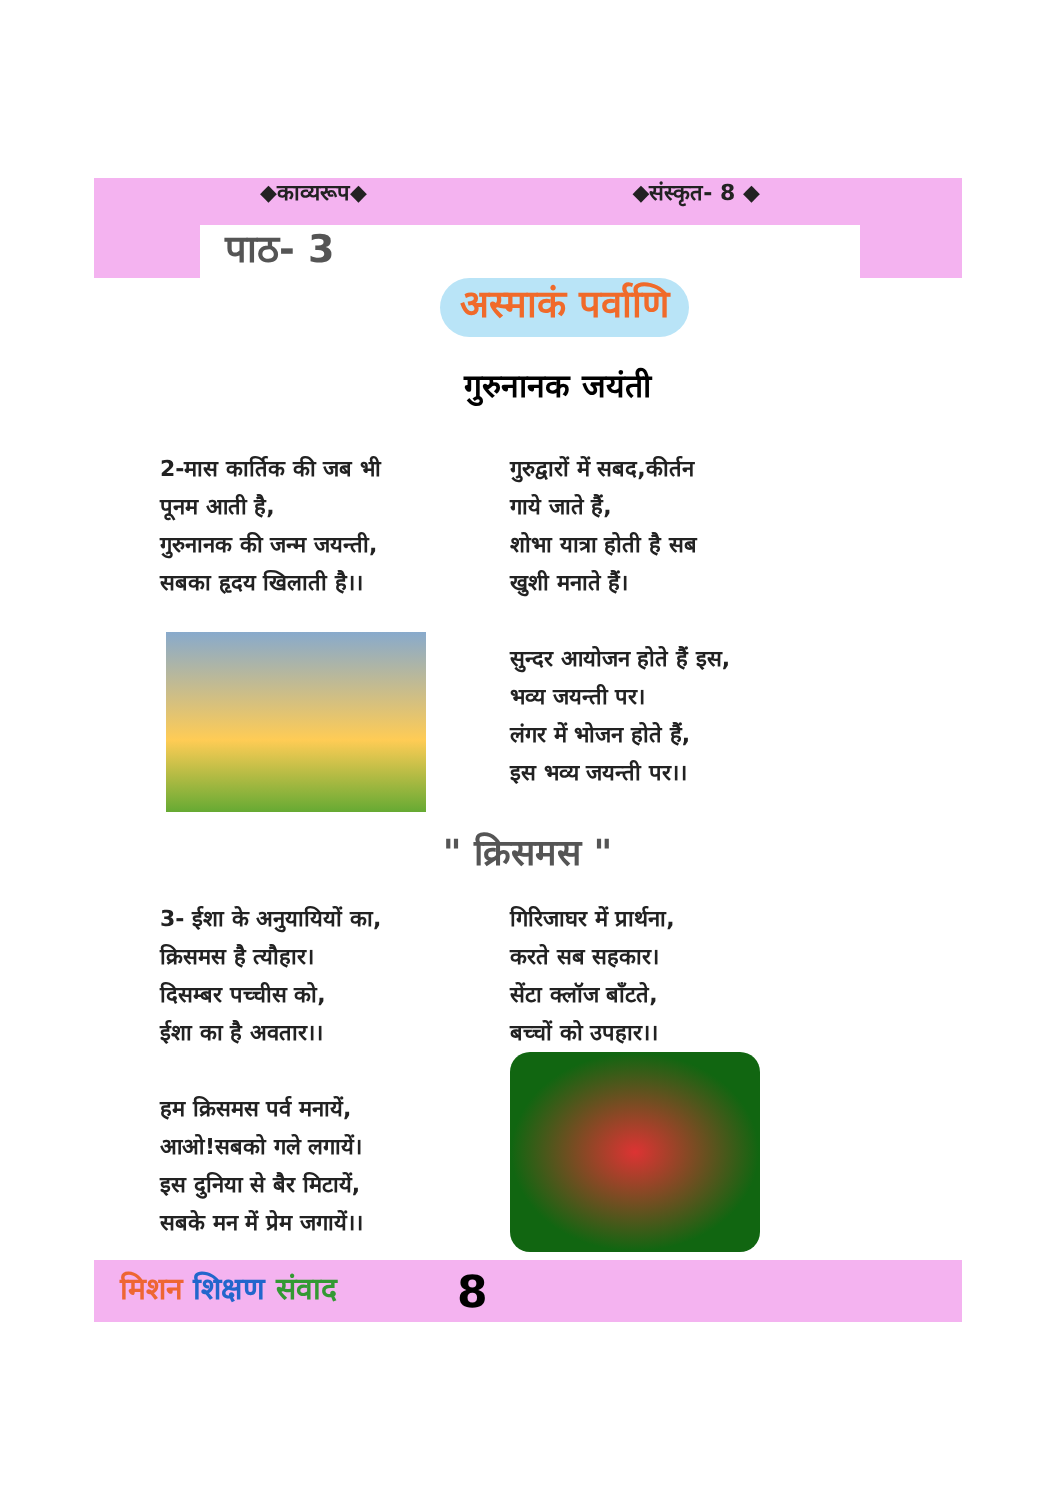◆काव्यरूप◆ ◆संस्कृत- 8 ◆
पाठ- 3
अस्माकं पर्वाणि
गुरुनानक जयंती
2-मास कार्तिक की जब भी
पूनम आती है,
गुरुनानक की जन्म जयन्ती,
सबका हृदय खिलाती है।।
गुरुद्वारों में सबद,कीर्तन
गाये जाते हैं,
शोभा यात्रा होती है सब
खुशी मनाते हैं।
सुन्दर आयोजन होते हैं इस,
भव्य जयन्ती पर।
लंगर में भोजन होते हैं,
इस भव्य जयन्ती पर।।
" क्रिसमस "
3- ईशा के अनुयायियों का,
क्रिसमस है त्यौहार।
दिसम्बर पच्चीस को,
ईशा का है अवतार।।
हम क्रिसमस पर्व मनायें,
आओ!सबको गले लगायें।
इस दुनिया से बैर मिटायें,
सबके मन में प्रेम जगायें।।
गिरिजाघर में प्रार्थना,
करते सब सहकार।
सेंटा क्लॉज बाँटते,
बच्चों को उपहार।।
मिशन शिक्षण संवाद 8